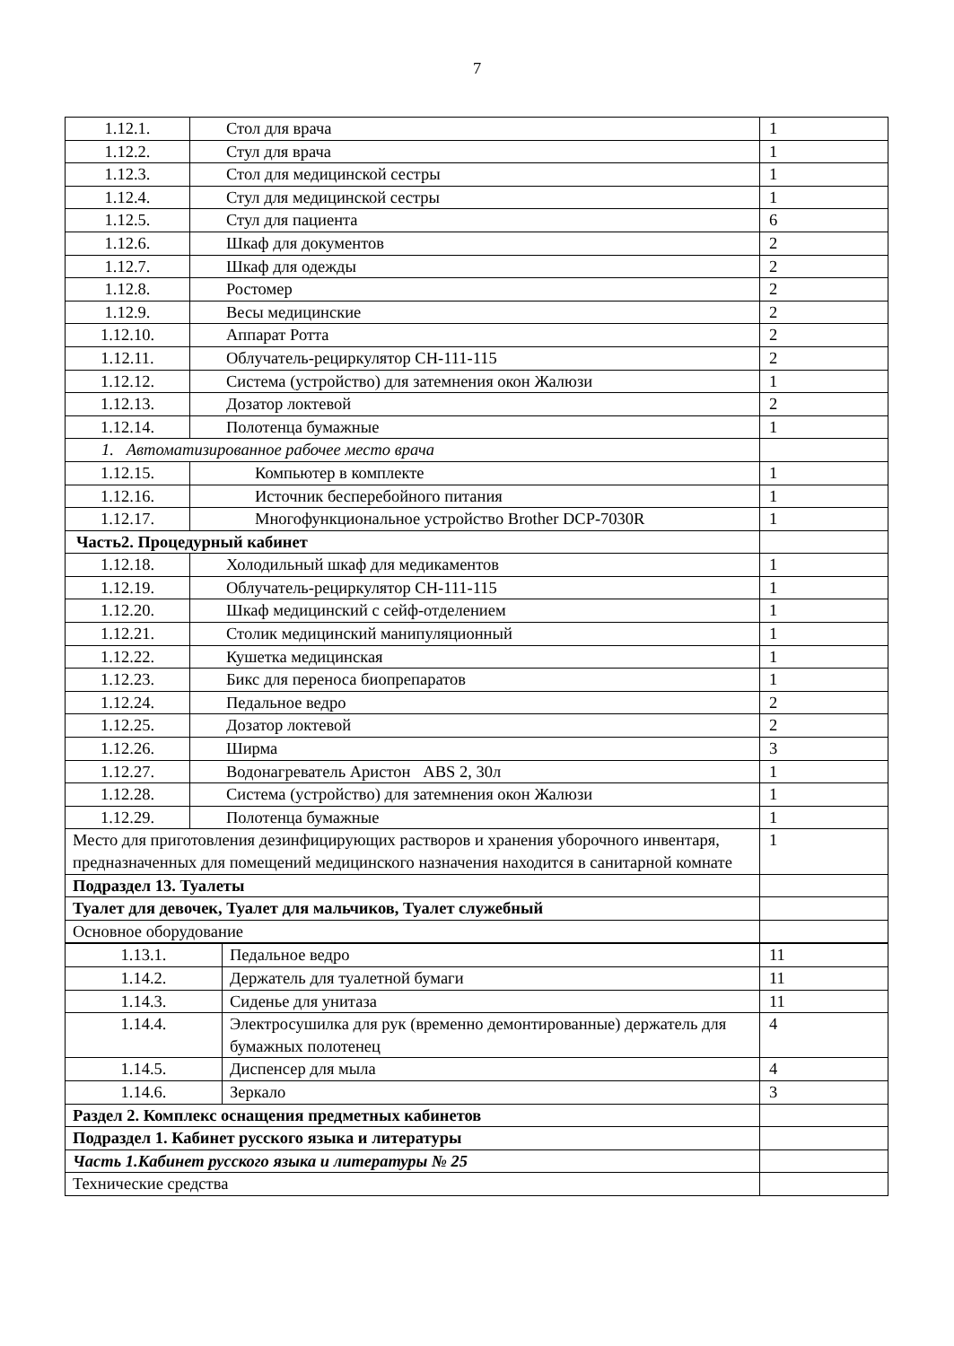7
| 1.12.1. | Стол для врача | 1 |
| 1.12.2. | Стул для врача | 1 |
| 1.12.3. | Стол для медицинской сестры | 1 |
| 1.12.4. | Стул для медицинской сестры | 1 |
| 1.12.5. | Стул для пациента | 6 |
| 1.12.6. | Шкаф для документов | 2 |
| 1.12.7. | Шкаф для одежды | 2 |
| 1.12.8. | Ростомер | 2 |
| 1.12.9. | Весы медицинские | 2 |
| 1.12.10. | Аппарат Ротта | 2 |
| 1.12.11. | Облучатель-рециркулятор СН-111-115 | 2 |
| 1.12.12. | Система (устройство) для затемнения окон Жалюзи | 1 |
| 1.12.13. | Дозатор локтевой | 2 |
| 1.12.14. | Полотенца бумажные | 1 |
| 1. Автоматизированное рабочее место врача | | |
| 1.12.15. | Компьютер в комплекте | 1 |
| 1.12.16. | Источник бесперебойного питания | 1 |
| 1.12.17. | Многофункциональное устройство Brother DCP-7030R | 1 |
| Часть2. Процедурный кабинет | | |
| 1.12.18. | Холодильный шкаф для медикаментов | 1 |
| 1.12.19. | Облучатель-рециркулятор СН-111-115 | 1 |
| 1.12.20. | Шкаф медицинский с сейф-отделением | 1 |
| 1.12.21. | Столик медицинский манипуляционный | 1 |
| 1.12.22. | Кушетка медицинская | 1 |
| 1.12.23. | Бикс для переноса биопрепаратов | 1 |
| 1.12.24. | Педальное ведро | 2 |
| 1.12.25. | Дозатор локтевой | 2 |
| 1.12.26. | Ширма | 3 |
| 1.12.27. | Водонагреватель Аристон ABS 2, 30л | 1 |
| 1.12.28. | Система (устройство) для затемнения окон Жалюзи | 1 |
| 1.12.29. | Полотенца бумажные | 1 |
| Место для приготовления дезинфицирующих растворов и хранения уборочного инвентаря, предназначенных для помещений медицинского назначения находится в санитарной комнате | | 1 |
| Подраздел 13. Туалеты | | |
| Туалет для девочек, Туалет для мальчиков, Туалет служебный | | |
| Основное оборудование | | |
| 1.13.1. | Педальное ведро | 11 |
| 1.14.2. | Держатель для туалетной бумаги | 11 |
| 1.14.3. | Сиденье для унитаза | 11 |
| 1.14.4. | Электросушилка для рук (временно демонтированные) держатель для бумажных полотенец | 4 |
| 1.14.5. | Диспенсер для мыла | 4 |
| 1.14.6. | Зеркало | 3 |
| Раздел 2. Комплекс оснащения предметных кабинетов | | |
| Подраздел 1. Кабинет русского языка и литературы | | |
| Часть 1.Кабинет русского языка и литературы № 25 | | |
| Технические средства | | |